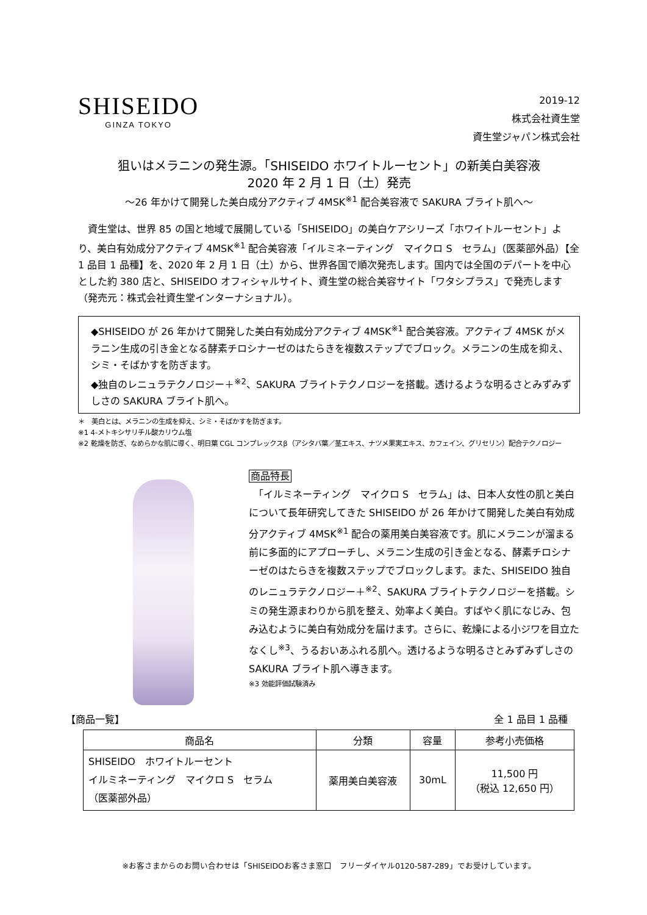SHISEIDO
GINZA TOKYO
2019-12
株式会社資生堂
資生堂ジャパン株式会社
狙いはメラニンの発生源。「SHISEIDO ホワイトルーセント」の新美白美容液
2020 年 2 月 1 日（土）発売
～26 年かけて開発した美白成分アクティブ 4MSK<sup>※1</sup> 配合美容液で SAKURA ブライト肌へ～
　資生堂は、世界 85 の国と地域で展開している「SHISEIDO」の美白ケアシリーズ「ホワイトルーセント」より、美白有効成分アクティブ 4MSK<sup>※1</sup> 配合美容液「イルミネーティング　マイクロ S　セラム」（医薬部外品）【全 1 品目 1 品種】を、2020 年 2 月 1 日（土）から、世界各国で順次発売します。国内では全国のデパートを中心とした約 380 店と、SHISEIDO オフィシャルサイト、資生堂の総合美容サイト「ワタシプラス」で発売します（発売元：株式会社資生堂インターナショナル）。
◆SHISEIDO が 26 年かけて開発した美白有効成分アクティブ 4MSK<sup>※1</sup> 配合美容液。アクティブ 4MSK がメラニン生成の引き金となる酵素チロシナーゼのはたらきを複数ステップでブロック。メラニンの生成を抑え、シミ・そばかすを防ぎます。
◆独自のレニュラテクノロジー＋<sup>※2</sup>、SAKURA ブライトテクノロジーを搭載。透けるような明るさとみずみずしさの SAKURA ブライト肌へ。
＊　美白とは、メラニンの生成を抑え、シミ・そばかすを防ぎます。
※1 4-メトキシサリチル酸カリウム塩
※2 乾燥を防ぎ、なめらかな肌に導く、明日葉 CGL コンプレックスβ（アシタバ葉／茎エキス、ナツメ果実エキス、カフェイン、グリセリン）配合テクノロジー
商品特長
　「イルミネーティング　マイクロ S　セラム」は、日本人女性の肌と美白について長年研究してきた SHISEIDO が 26 年かけて開発した美白有効成分アクティブ 4MSK<sup>※1</sup> 配合の薬用美白美容液です。肌にメラニンが溜まる前に多面的にアプローチし、メラニン生成の引き金となる、酵素チロシナーゼのはたらきを複数ステップでブロックします。また、SHISEIDO 独自のレニュラテクノロジー＋<sup>※2</sup>、SAKURA ブライトテクノロジーを搭載。シミの発生源まわりから肌を整え、効率よく美白。すばやく肌になじみ、包み込むように美白有効成分を届けます。さらに、乾燥による小ジワを目立たなくし<sup>※3</sup>、うるおいあふれる肌へ。透けるような明るさとみずみずしさの SAKURA ブライト肌へ導きます。
※3 効能評価試験済み
【商品一覧】 全 1 品目 1 品種
| 商品名 | 分類 | 容量 | 参考小売価格 |
| --- | --- | --- | --- |
| SHISEIDO ホワイトルーセント イルミネーティング マイクロ S セラム （医薬部外品） | 薬用美白美容液 | 30mL | 11,500 円 （税込 12,650 円） |
※お客さまからのお問い合わせは「SHISEIDOお客さま窓口　フリーダイヤル0120-587-289」でお受けしています。